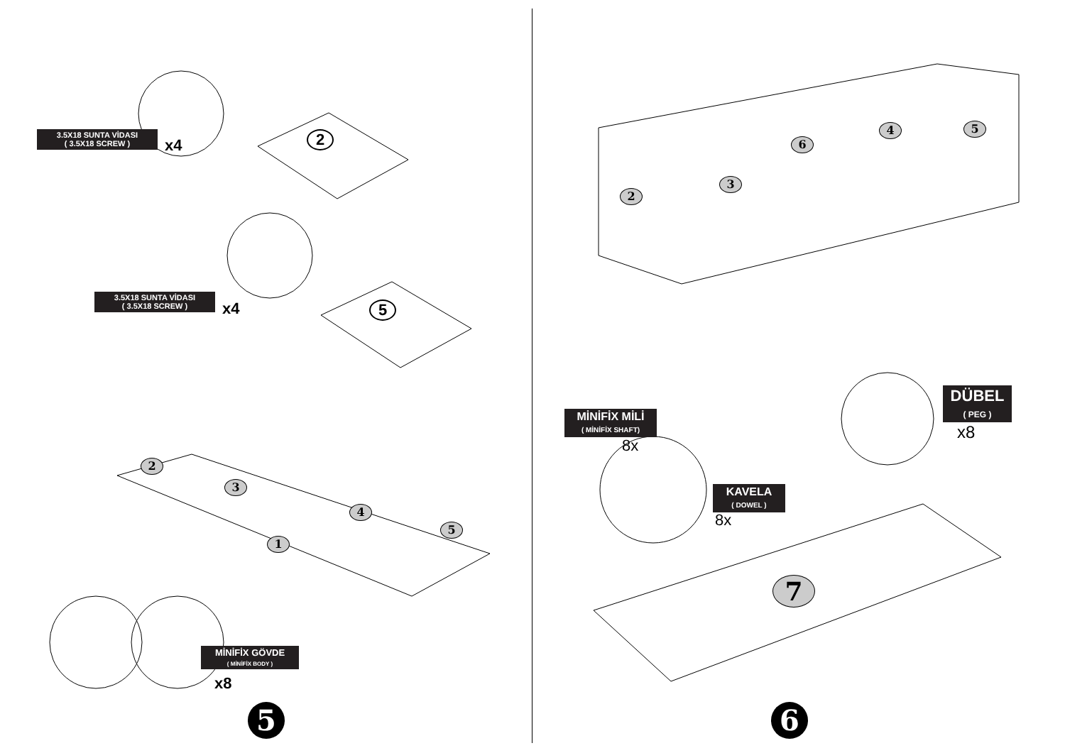3.5X18 SUNTA VİDASI
( 3.5X18 SCREW )
x4 2
3.5X18 SUNTA VİDASI
( 3.5X18 SCREW )
x4 5
2
3
1
4
5
MİNİFİX GÖVDE
( MİNİFİX BODY )
x8
5
2
3
6
4 5
MİNİFİX MİLİ
( MİNİFİX SHAFT)
8x
KAVELA
( DOWEL )
8x
DÜBEL
( PEG )
x8
7
6